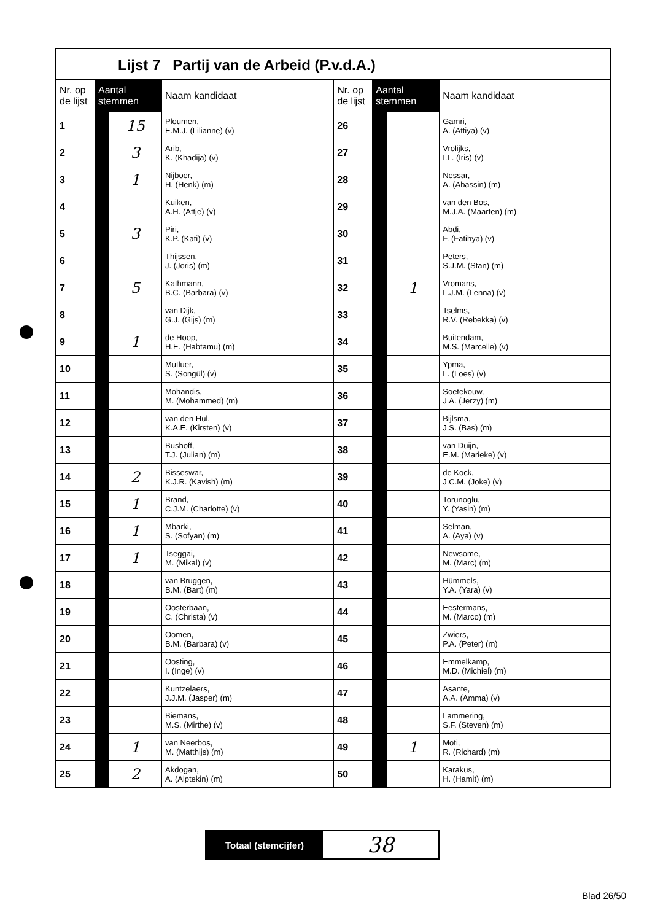Lijst 7 Partij van de Arbeid (P.v.d.A.)
| Nr. op de lijst | Aantal stemmen | | Naam kandidaat | Nr. op de lijst | Aantal stemmen | | Naam kandidaat |
| --- | --- | --- | --- | --- | --- | --- | --- |
| 1 | | 15 | Ploumen, E.M.J. (Lilianne) (v) | 26 | | | Gamri, A. (Attiya) (v) |
| 2 | | 3 | Arib, K. (Khadija) (v) | 27 | | | Vrolijks, I.L. (Iris) (v) |
| 3 | | 1 | Nijboer, H. (Henk) (m) | 28 | | | Nessar, A. (Abassin) (m) |
| 4 | | | Kuiken, A.H. (Attje) (v) | 29 | | | van den Bos, M.J.A. (Maarten) (m) |
| 5 | | 3 | Piri, K.P. (Kati) (v) | 30 | | | Abdi, F. (Fatihya) (v) |
| 6 | | | Thijssen, J. (Joris) (m) | 31 | | | Peters, S.J.M. (Stan) (m) |
| 7 | | 5 | Kathmann, B.C. (Barbara) (v) | 32 | | 1 | Vromans, L.J.M. (Lenna) (v) |
| 8 | | | van Dijk, G.J. (Gijs) (m) | 33 | | | Tselms, R.V. (Rebekka) (v) |
| 9 | | 1 | de Hoop, H.E. (Habtamu) (m) | 34 | | | Buitendam, M.S. (Marcelle) (v) |
| 10 | | | Mutluer, S. (Songül) (v) | 35 | | | Ypma, L. (Loes) (v) |
| 11 | | | Mohandis, M. (Mohammed) (m) | 36 | | | Soetekouw, J.A. (Jerzy) (m) |
| 12 | | | van den Hul, K.A.E. (Kirsten) (v) | 37 | | | Bijlsma, J.S. (Bas) (m) |
| 13 | | | Bushoff, T.J. (Julian) (m) | 38 | | | van Duijn, E.M. (Marieke) (v) |
| 14 | | 2 | Bisseswar, K.J.R. (Kavish) (m) | 39 | | | de Kock, J.C.M. (Joke) (v) |
| 15 | | 1 | Brand, C.J.M. (Charlotte) (v) | 40 | | | Torunoglu, Y. (Yasin) (m) |
| 16 | | 1 | Mbarki, S. (Sofyan) (m) | 41 | | | Selman, A. (Aya) (v) |
| 17 | | 1 | Tseggai, M. (Mikal) (v) | 42 | | | Newsome, M. (Marc) (m) |
| 18 | | | van Bruggen, B.M. (Bart) (m) | 43 | | | Hümmels, Y.A. (Yara) (v) |
| 19 | | | Oosterbaan, C. (Christa) (v) | 44 | | | Eestermans, M. (Marco) (m) |
| 20 | | | Oomen, B.M. (Barbara) (v) | 45 | | | Zwiers, P.A. (Peter) (m) |
| 21 | | | Oosting, I. (Inge) (v) | 46 | | | Emmelkamp, M.D. (Michiel) (m) |
| 22 | | | Kuntzelaers, J.J.M. (Jasper) (m) | 47 | | | Asante, A.A. (Amma) (v) |
| 23 | | | Biemans, M.S. (Mirthe) (v) | 48 | | | Lammering, S.F. (Steven) (m) |
| 24 | | 1 | van Neerbos, M. (Matthijs) (m) | 49 | | 1 | Moti, R. (Richard) (m) |
| 25 | | 2 | Akdogan, A. (Alptekin) (m) | 50 | | | Karakus, H. (Hamit) (m) |
Totaal (stemcijfer)
38
Blad 26/50